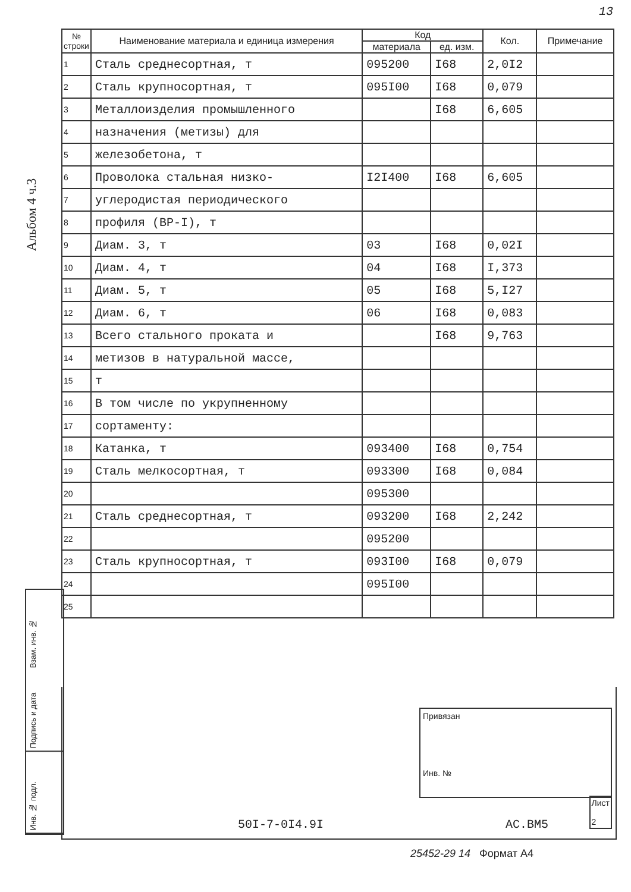13
Альбом 4 ч.3
| № строки | Наименование материала и единица измерения | Код | | Кол. | Примечание |
| --- | --- | --- | --- | --- | --- |
| | | материала | ед. изм. | | |
| 1 | Сталь среднесортная, т | 095200 | I68 | 2,0I2 | |
| 2 | Сталь крупносортная, т | 095I00 | I68 | 0,079 | |
| 3 | Металлоизделия промышленного | | I68 | 6,605 | |
| 4 | назначения (метизы) для | | | | |
| 5 | железобетона, т | | | | |
| 6 | Проволока стальная низко- | I2I400 | I68 | 6,605 | |
| 7 | углеродистая периодического | | | | |
| 8 | профиля (ВР-I), т | | | | |
| 9 | Диам. 3, т | 03 | I68 | 0,02I | |
| 10 | Диам. 4, т | 04 | I68 | I,373 | |
| 11 | Диам. 5, т | 05 | I68 | 5,I27 | |
| 12 | Диам. 6, т | 06 | I68 | 0,083 | |
| 13 | Всего стального проката и | | I68 | 9,763 | |
| 14 | метизов в натуральной массе, | | | | |
| 15 | т | | | | |
| 16 | В том числе по укрупненному | | | | |
| 17 | сортаменту: | | | | |
| 18 | Катанка, т | 093400 | I68 | 0,754 | |
| 19 | Сталь мелкосортная, т | 093300 | I68 | 0,084 | |
| 20 | | 095300 | | | |
| 21 | Сталь среднесортная, т | 093200 | I68 | 2,242 | |
| 22 | | 095200 | | | |
| 23 | Сталь крупносортная, т | 093I00 | I68 | 0,079 | |
| 24 | | 095I00 | | | |
| 25 | | | | | |
Взам. инв. №
Подпись и дата
Инв. № подл.
Привязан
Инв. №
Лист
2
50I-7-0I4.9I АС.ВМ5
25452-29 14 Формат А4